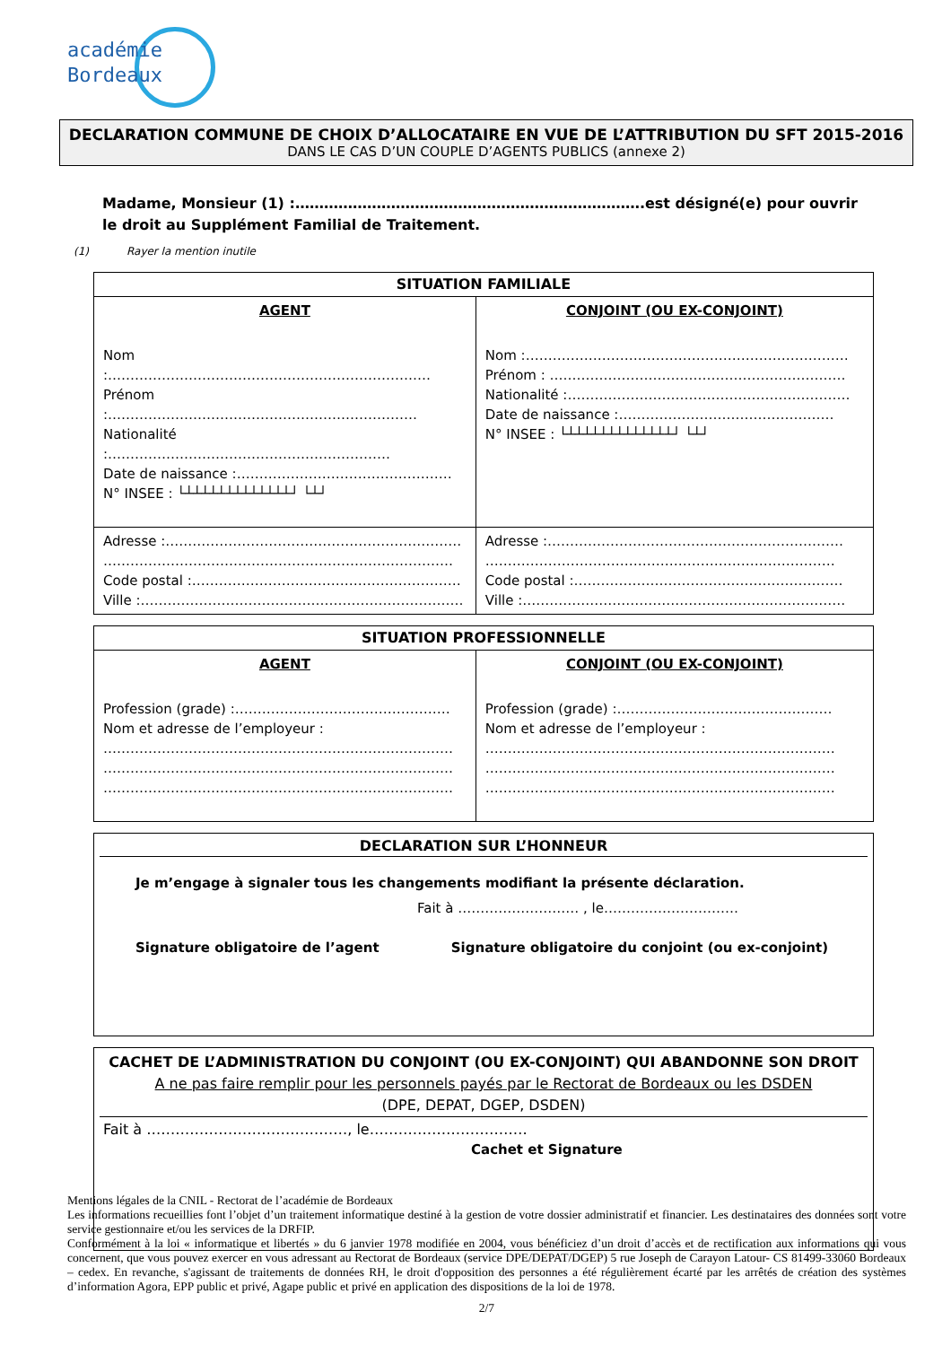académie
Bordeaux
DECLARATION COMMUNE DE CHOIX D’ALLOCATAIRE EN VUE DE L’ATTRIBUTION DU SFT 2015-2016
DANS LE CAS D’UN COUPLE D’AGENTS PUBLICS (annexe 2)
Madame, Monsieur (1) :……………………………………………………………….est désigné(e) pour ouvrir le droit au Supplément Familial de Traitement.
(1) Rayer la mention inutile
| SITUATION FAMILIALE | |
| --- | --- |
| AGENT Nom :……………………………………………………………… Prénom :…………………………………………………………… Nationalité :……………………………………………………… Date de naissance :………………………………………… N° INSEE : └┴┴┴┴┴┴┴┴┴┴┴┴┴┘ └┴┘ | CONJOINT (OU EX-CONJOINT) Nom :……………………………………………………………… Prénom : ………………………………………………………… Nationalité :……………………………………………………… Date de naissance :………………………………………… N° INSEE : └┴┴┴┴┴┴┴┴┴┴┴┴┴┘ └┴┘ |
| Adresse :………………………………………………………… …………………………………………………………………… Code postal :…………………………………………………… Ville :……………………………………………………………… | Adresse :………………………………………………………… …………………………………………………………………… Code postal :…………………………………………………… Ville :……………………………………………………………… |
| SITUATION PROFESSIONNELLE | |
| --- | --- |
| AGENT Profession (grade) :………………………………………… Nom et adresse de l’employeur : …………………………………………………………………… …………………………………………………………………… …………………………………………………………………… | CONJOINT (OU EX-CONJOINT) Profession (grade) :………………………………………… Nom et adresse de l’employeur : …………………………………………………………………… …………………………………………………………………… …………………………………………………………………… |
DECLARATION SUR L’HONNEUR
Je m’engage à signaler tous les changements modifiant la présente déclaration.
Fait à ……………………… , le…………………………
Signature obligatoire de l’agent Signature obligatoire du conjoint (ou ex-conjoint)
CACHET DE L’ADMINISTRATION DU CONJOINT (OU EX-CONJOINT) QUI ABANDONNE SON DROIT
A ne pas faire remplir pour les personnels payés par le Rectorat de Bordeaux ou les DSDEN
(DPE, DEPAT, DGEP, DSDEN)
Fait à ……………………………………, le……………………………
Cachet et Signature
Mentions légales de la CNIL - Rectorat de l’académie de Bordeaux
Les informations recueillies font l’objet d’un traitement informatique destiné à la gestion de votre dossier administratif et financier. Les destinataires des données sont votre service gestionnaire et/ou les services de la DRFIP.
Conformément à la loi « informatique et libertés » du 6 janvier 1978 modifiée en 2004, vous bénéficiez d’un droit d’accès et de rectification aux informations qui vous concernent, que vous pouvez exercer en vous adressant au Rectorat de Bordeaux (service DPE/DEPAT/DGEP) 5 rue Joseph de Carayon Latour- CS 81499-33060 Bordeaux – cedex. En revanche, s'agissant de traitements de données RH, le droit d'opposition des personnes a été régulièrement écarté par les arrêtés de création des systèmes d’information Agora, EPP public et privé, Agape public et privé en application des dispositions de la loi de 1978.
2/7